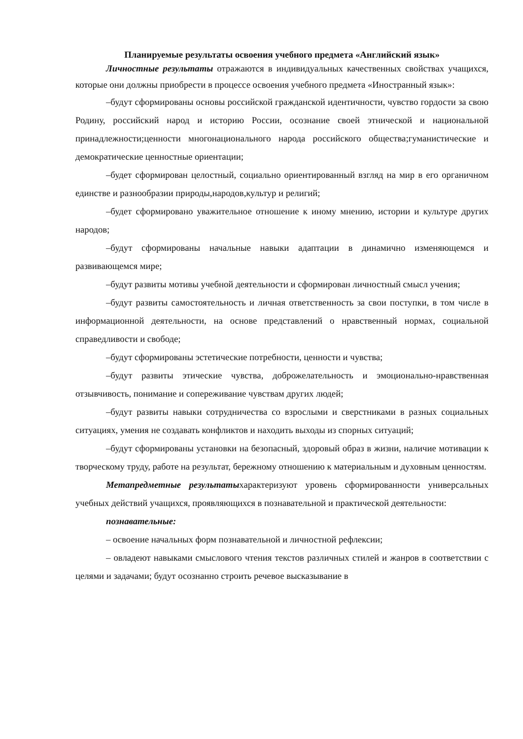Планируемые результаты освоения учебного предмета «Английский язык»
Личностные результаты отражаются в индивидуальных качественных свойствах учащихся, которые они должны приобрести в процессе освоения учебного предмета «Иностранный язык»:
–будут сформированы основы российской гражданской идентичности, чувство гордости за свою Родину, российский народ и историю России, осознание своей этнической и национальной принадлежности;ценности многонационального народа российского общества;гуманистические и демократические ценностные ориентации;
–будет сформирован целостный, социально ориентированный взгляд на мир в его органичном единстве и разнообразии природы,народов,культур и религий;
–будет сформировано уважительное отношение к иному мнению, истории и культуре других народов;
–будут сформированы начальные навыки адаптации в динамично изменяющемся и развивающемся мире;
–будут развиты мотивы учебной деятельности и сформирован личностный смысл учения;
–будут развиты самостоятельность и личная ответственность за свои поступки, в том числе в информационной деятельности, на основе представлений о нравственный нормах, социальной справедливости и свободе;
–будут сформированы эстетические потребности, ценности и чувства;
–будут развиты этические чувства, доброжелательность и эмоционально-нравственная отзывчивость, понимание и сопереживание чувствам других людей;
–будут развиты навыки сотрудничества со взрослыми и сверстниками в разных социальных ситуациях, умения не создавать конфликтов и находить выходы из спорных ситуаций;
–будут сформированы установки на безопасный, здоровый образ в жизни, наличие мотивации к творческому труду, работе на результат, бережному отношению к материальным и духовным ценностям.
Метапредметные результатыхарактеризуют уровень сформированности универсальных учебных действий учащихся, проявляющихся в познавательной и практической деятельности:
познавательные:
– освоение начальных форм познавательной и личностной рефлексии;
– овладеют навыками смыслового чтения текстов различных стилей и жанров в соответствии с целями и задачами; будут осознанно строить речевое высказывание в